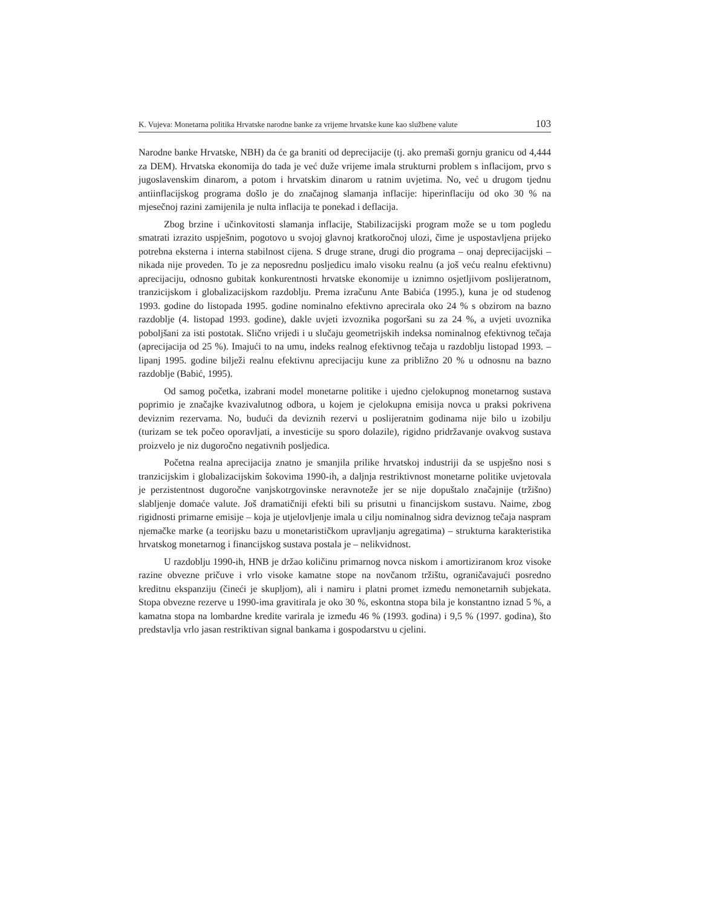K. Vujeva: Monetarna politika Hrvatske narodne banke za vrijeme hrvatske kune kao službene valute 103
Narodne banke Hrvatske, NBH) da će ga braniti od deprecijacije (tj. ako premaši gornju granicu od 4,444 za DEM). Hrvatska ekonomija do tada je već duže vrijeme imala strukturni problem s inflacijom, prvo s jugoslavenskim dinarom, a potom i hrvatskim dinarom u ratnim uvjetima. No, već u drugom tjednu antiinflacijskog programa došlo je do značajnog slamanja inflacije: hiperinflaciju od oko 30 % na mjesečnoj razini zamijenila je nulta inflacija te ponekad i deflacija.
Zbog brzine i učinkovitosti slamanja inflacije, Stabilizacijski program može se u tom pogledu smatrati izrazito uspješnim, pogotovo u svojoj glavnoj kratkoročnoj ulozi, čime je uspostavljena prijeko potrebna eksterna i interna stabilnost cijena. S druge strane, drugi dio programa – onaj deprecijacijski – nikada nije proveden. To je za neposrednu posljedicu imalo visoku realnu (a još veću realnu efektivnu) aprecijaciju, odnosno gubitak konkurentnosti hrvatske ekonomije u iznimno osjetljivom poslijeratnom, tranzicijskom i globalizacijskom razdoblju. Prema izračunu Ante Babića (1995.), kuna je od studenog 1993. godine do listopada 1995. godine nominalno efektivno aprecirala oko 24 % s obzirom na bazno razdoblje (4. listopad 1993. godine), dakle uvjeti izvoznika pogoršani su za 24 %, a uvjeti uvoznika poboljšani za isti postotak. Slično vrijedi i u slučaju geometrijskih indeksa nominalnog efektivnog tečaja (aprecijacija od 25 %). Imajući to na umu, indeks realnog efektivnog tečaja u razdoblju listopad 1993. – lipanj 1995. godine bilježi realnu efektivnu aprecijaciju kune za približno 20 % u odnosnu na bazno razdoblje (Babić, 1995).
Od samog početka, izabrani model monetarne politike i ujedno cjelokupnog monetarnog sustava poprimio je značajke kvazivalutnog odbora, u kojem je cjelokupna emisija novca u praksi pokrivena deviznim rezervama. No, budući da deviznih rezervi u poslijeratnim godinama nije bilo u izobilju (turizam se tek počeo oporavljati, a investicije su sporo dolazile), rigidno pridržavanje ovakvog sustava proizvelo je niz dugoročno negativnih posljedica.
Početna realna aprecijacija znatno je smanjila prilike hrvatskoj industriji da se uspješno nosi s tranzicijskim i globalizacijskim šokovima 1990-ih, a daljnja restriktivnost monetarne politike uvjetovala je perzistentnost dugoročne vanjskotrgovinske neravnoteže jer se nije dopuštalo značajnije (tržišno) slabljenje domaće valute. Još dramatičniji efekti bili su prisutni u financijskom sustavu. Naime, zbog rigidnosti primarne emisije – koja je utjelovljenje imala u cilju nominalnog sidra deviznog tečaja naspram njemačke marke (a teorijsku bazu u monetarističkom upravljanju agregatima) – strukturna karakteristika hrvatskog monetarnog i financijskog sustava postala je – nelikvidnost.
U razdoblju 1990-ih, HNB je držao količinu primarnog novca niskom i amortiziranom kroz visoke razine obvezne pričuve i vrlo visoke kamatne stope na novčanom tržištu, ograničavajući posredno kreditnu ekspanziju (čineći je skupljom), ali i namiru i platni promet između nemonetarnih subjekata. Stopa obvezne rezerve u 1990-ima gravitirala je oko 30 %, eskontna stopa bila je konstantno iznad 5 %, a kamatna stopa na lombardne kredite varirala je između 46 % (1993. godina) i 9,5 % (1997. godina), što predstavlja vrlo jasan restriktivan signal bankama i gospodarstvu u cjelini.